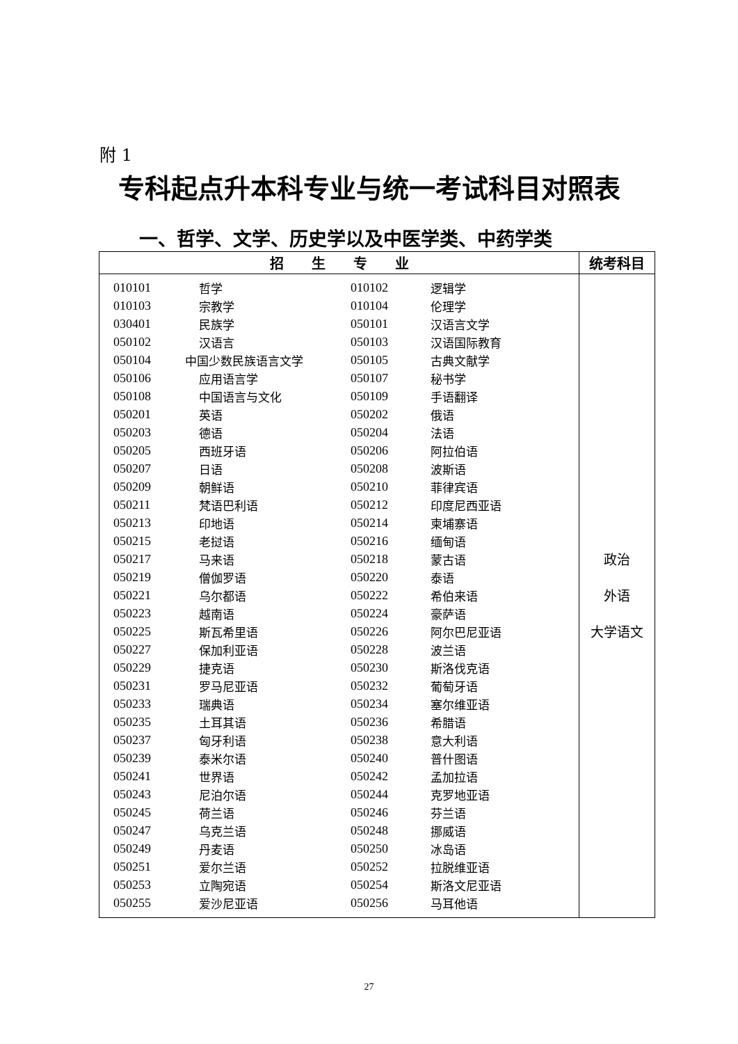附 1
专科起点升本科专业与统一考试科目对照表
一、哲学、文学、历史学以及中医学类、中药学类
| 招 生 专 业 | 统考科目 |
| --- | --- |
| / 010101 / 哲学 / 010102 / 逻辑学 / / 010103 / 宗教学 / 010104 / 伦理学 / / 030401 / 民族学 / 050101 / 汉语言文学 / / 050102 / 汉语言 / 050103 / 汉语国际教育 / / 050104 / 中国少数民族语言文学 / 050105 / 古典文献学 / / 050106 / 应用语言学 / 050107 / 秘书学 / / 050108 / 中国语言与文化 / 050109 / 手语翻译 / / 050201 / 英语 / 050202 / 俄语 / / 050203 / 德语 / 050204 / 法语 / / 050205 / 西班牙语 / 050206 / 阿拉伯语 / / 050207 / 日语 / 050208 / 波斯语 / / 050209 / 朝鲜语 / 050210 / 菲律宾语 / / 050211 / 梵语巴利语 / 050212 / 印度尼西亚语 / / 050213 / 印地语 / 050214 / 柬埔寨语 / / 050215 / 老挝语 / 050216 / 缅甸语 / / 050217 / 马来语 / 050218 / 蒙古语 / / 050219 / 僧伽罗语 / 050220 / 泰语 / / 050221 / 乌尔都语 / 050222 / 希伯来语 / / 050223 / 越南语 / 050224 / 豪萨语 / / 050225 / 斯瓦希里语 / 050226 / 阿尔巴尼亚语 / / 050227 / 保加利亚语 / 050228 / 波兰语 / / 050229 / 捷克语 / 050230 / 斯洛伐克语 / / 050231 / 罗马尼亚语 / 050232 / 葡萄牙语 / / 050233 / 瑞典语 / 050234 / 塞尔维亚语 / / 050235 / 土耳其语 / 050236 / 希腊语 / / 050237 / 匈牙利语 / 050238 / 意大利语 / / 050239 / 泰米尔语 / 050240 / 普什图语 / / 050241 / 世界语 / 050242 / 孟加拉语 / / 050243 / 尼泊尔语 / 050244 / 克罗地亚语 / / 050245 / 荷兰语 / 050246 / 芬兰语 / / 050247 / 乌克兰语 / 050248 / 挪威语 / / 050249 / 丹麦语 / 050250 / 冰岛语 / / 050251 / 爱尔兰语 / 050252 / 拉脱维亚语 / / 050253 / 立陶宛语 / 050254 / 斯洛文尼亚语 / / 050255 / 爱沙尼亚语 / 050256 / 马耳他语 / | 政治 外语 大学语文 |
27